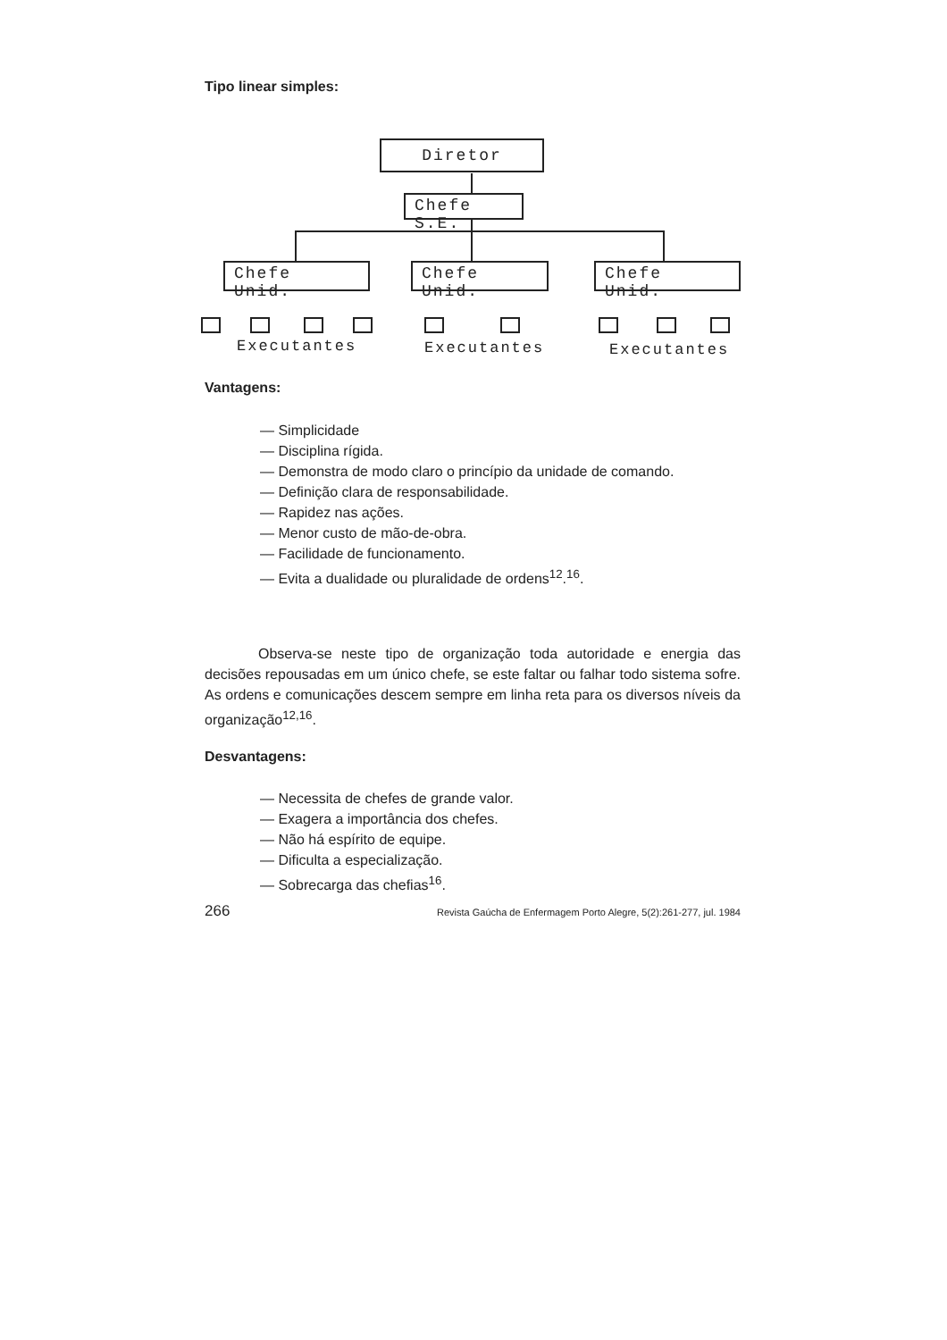Tipo linear simples:
Diretor
Chefe S.E.
Chefe Unid.
Chefe Unid.
Chefe Unid.
Executantes Executantes Executantes
Vantagens:
— Simplicidade
— Disciplina rígida.
— Demonstra de modo claro o princípio da unidade de comando.
— Definição clara de responsabilidade.
— Rapidez nas ações.
— Menor custo de mão-de-obra.
— Facilidade de funcionamento.
— Evita a dualidade ou pluralidade de ordens<sup>12</sup>.<sup>16</sup>.
Observa-se neste tipo de organização toda autoridade e energia das decisões repousadas em um único chefe, se este faltar ou falhar todo sistema sofre. As ordens e comunicações descem sempre em linha reta para os diversos níveis da organização<sup>12,16</sup>.
Desvantagens:
— Necessita de chefes de grande valor.
— Exagera a importância dos chefes.
— Não há espírito de equipe.
— Dificulta a especialização.
— Sobrecarga das chefias<sup>16</sup>.
266 Revista Gaúcha de Enfermagem Porto Alegre, 5(2):261-277, jul. 1984